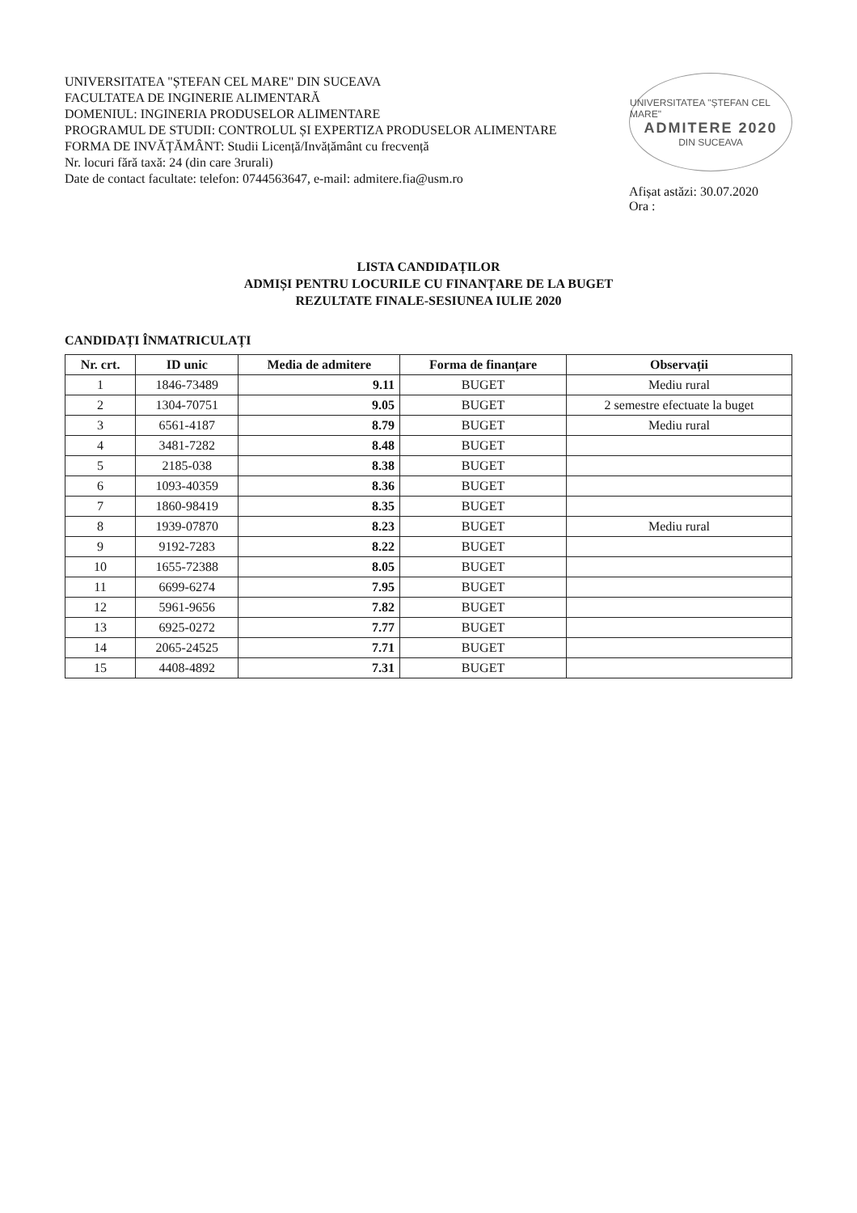UNIVERSITATEA "ȘTEFAN CEL MARE" DIN SUCEAVA
FACULTATEA DE INGINERIE ALIMENTARĂ
DOMENIUL: INGINERIA PRODUSELOR ALIMENTARE
PROGRAMUL DE STUDII: CONTROLUL ȘI EXPERTIZA PRODUSELOR ALIMENTARE
FORMA DE INVĂȚĂMÂNT: Studii Licență/Invățământ cu frecvență
Nr. locuri fără taxă: 24 (din care 3rurali)
Date de contact facultate: telefon: 0744563647, e-mail: admitere.fia@usm.ro
UNIVERSITATEA "ȘTEFAN CEL MARE"
ADMITERE 2020
DIN SUCEAVA
Afișat astăzi: 30.07.2020
Ora :
LISTA CANDIDAȚILOR
ADMIȘI PENTRU LOCURILE CU FINANȚARE DE LA BUGET
REZULTATE FINALE-SESIUNEA IULIE 2020
CANDIDAȚI ÎNMATRICULAȚI
| Nr. crt. | ID unic | Media de admitere | Forma de finanțare | Observații |
| --- | --- | --- | --- | --- |
| 1 | 1846-73489 | 9.11 | BUGET | Mediu rural |
| 2 | 1304-70751 | 9.05 | BUGET | 2 semestre efectuate la buget |
| 3 | 6561-4187 | 8.79 | BUGET | Mediu rural |
| 4 | 3481-7282 | 8.48 | BUGET | |
| 5 | 2185-038 | 8.38 | BUGET | |
| 6 | 1093-40359 | 8.36 | BUGET | |
| 7 | 1860-98419 | 8.35 | BUGET | |
| 8 | 1939-07870 | 8.23 | BUGET | Mediu rural |
| 9 | 9192-7283 | 8.22 | BUGET | |
| 10 | 1655-72388 | 8.05 | BUGET | |
| 11 | 6699-6274 | 7.95 | BUGET | |
| 12 | 5961-9656 | 7.82 | BUGET | |
| 13 | 6925-0272 | 7.77 | BUGET | |
| 14 | 2065-24525 | 7.71 | BUGET | |
| 15 | 4408-4892 | 7.31 | BUGET | |